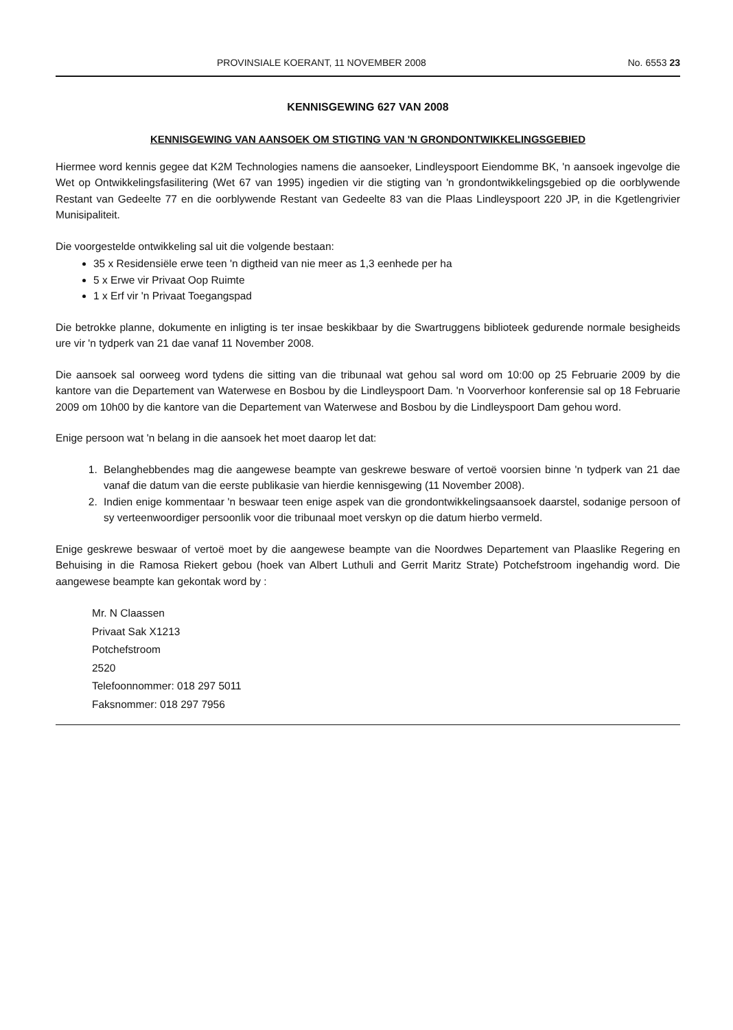PROVINSIALE KOERANT, 11 NOVEMBER 2008 No. 6553 23
KENNISGEWING 627 VAN 2008
KENNISGEWING VAN AANSOEK OM STIGTING VAN 'N GRONDONTWIKKELINGSGEBIED
Hiermee word kennis gegee dat K2M Technologies namens die aansoeker, Lindleyspoort Eiendomme BK, 'n aansoek ingevolge die Wet op Ontwikkelingsfasilitering (Wet 67 van 1995) ingedien vir die stigting van 'n grondontwikkelingsgebied op die oorblywende Restant van Gedeelte 77 en die oorblywende Restant van Gedeelte 83 van die Plaas Lindleyspoort 220 JP, in die Kgetlengrivier Munisipaliteit.
Die voorgestelde ontwikkeling sal uit die volgende bestaan:
35 x Residensiële erwe teen 'n digtheid van nie meer as 1,3 eenhede per ha
5 x Erwe vir Privaat Oop Ruimte
1 x Erf vir 'n Privaat Toegangspad
Die betrokke planne, dokumente en inligting is ter insae beskikbaar by die Swartruggens biblioteek gedurende normale besigheids ure vir 'n tydperk van 21 dae vanaf 11 November 2008.
Die aansoek sal oorweeg word tydens die sitting van die tribunaal wat gehou sal word om 10:00 op 25 Februarie 2009 by die kantore van die Departement van Waterwese en Bosbou by die Lindleyspoort Dam. 'n Voorverhoor konferensie sal op 18 Februarie 2009 om 10h00 by die kantore van die Departement van Waterwese and Bosbou by die Lindleyspoort Dam gehou word.
Enige persoon wat 'n belang in die aansoek het moet daarop let dat:
1. Belanghebbendes mag die aangewese beampte van geskrewe besware of vertoë voorsien binne 'n tydperk van 21 dae vanaf die datum van die eerste publikasie van hierdie kennisgewing (11 November 2008).
2. Indien enige kommentaar 'n beswaar teen enige aspek van die grondontwikkelingsaansoek daarstel, sodanige persoon of sy verteenwoordiger persoonlik voor die tribunaal moet verskyn op die datum hierbo vermeld.
Enige geskrewe beswaar of vertoë moet by die aangewese beampte van die Noordwes Departement van Plaaslike Regering en Behuising in die Ramosa Riekert gebou (hoek van Albert Luthuli and Gerrit Maritz Strate) Potchefstroom ingehandig word. Die aangewese beampte kan gekontak word by :
Mr. N Claassen
Privaat Sak X1213
Potchefstroom
2520
Telefoonnommer: 018 297 5011
Faksnommer: 018 297 7956